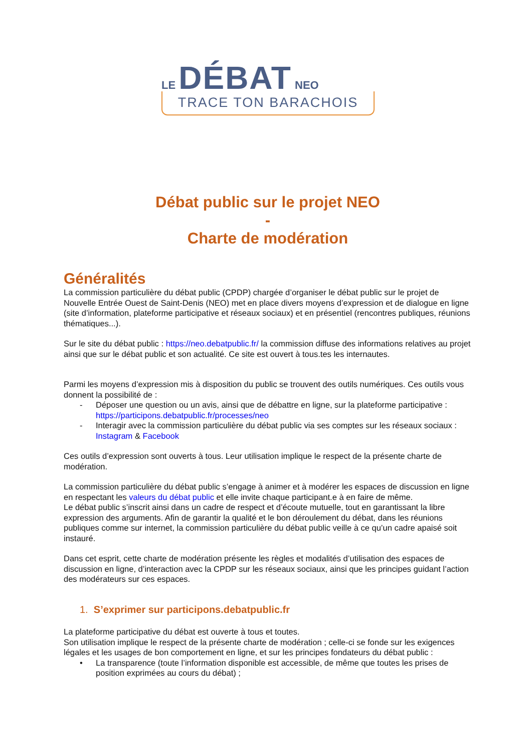LE DÉBAT NEO
TRACE TON BARACHOIS
Débat public sur le projet NEO
-
Charte de modération
Généralités
La commission particulière du débat public (CPDP) chargée d’organiser le débat public sur le projet de Nouvelle Entrée Ouest de Saint-Denis (NEO) met en place divers moyens d’expression et de dialogue en ligne (site d’information, plateforme participative et réseaux sociaux) et en présentiel (rencontres publiques, réunions thématiques...).
Sur le site du débat public : https://neo.debatpublic.fr/ la commission diffuse des informations relatives au projet ainsi que sur le débat public et son actualité. Ce site est ouvert à tous.tes les internautes.
Parmi les moyens d’expression mis à disposition du public se trouvent des outils numériques. Ces outils vous donnent la possibilité de :
- Déposer une question ou un avis, ainsi que de débattre en ligne, sur la plateforme participative : https://participons.debatpublic.fr/processes/neo
- Interagir avec la commission particulière du débat public via ses comptes sur les réseaux sociaux : Instagram & Facebook
Ces outils d’expression sont ouverts à tous. Leur utilisation implique le respect de la présente charte de modération.
La commission particulière du débat public s’engage à animer et à modérer les espaces de discussion en ligne en respectant les valeurs du débat public et elle invite chaque participant.e à en faire de même.
Le débat public s’inscrit ainsi dans un cadre de respect et d’écoute mutuelle, tout en garantissant la libre expression des arguments. Afin de garantir la qualité et le bon déroulement du débat, dans les réunions publiques comme sur internet, la commission particulière du débat public veille à ce qu’un cadre apaisé soit instauré.
Dans cet esprit, cette charte de modération présente les règles et modalités d’utilisation des espaces de discussion en ligne, d’interaction avec la CPDP sur les réseaux sociaux, ainsi que les principes guidant l’action des modérateurs sur ces espaces.
1. S’exprimer sur participons.debatpublic.fr
La plateforme participative du débat est ouverte à tous et toutes.
Son utilisation implique le respect de la présente charte de modération ; celle-ci se fonde sur les exigences légales et les usages de bon comportement en ligne, et sur les principes fondateurs du débat public :
• La transparence (toute l’information disponible est accessible, de même que toutes les prises de position exprimées au cours du débat) ;